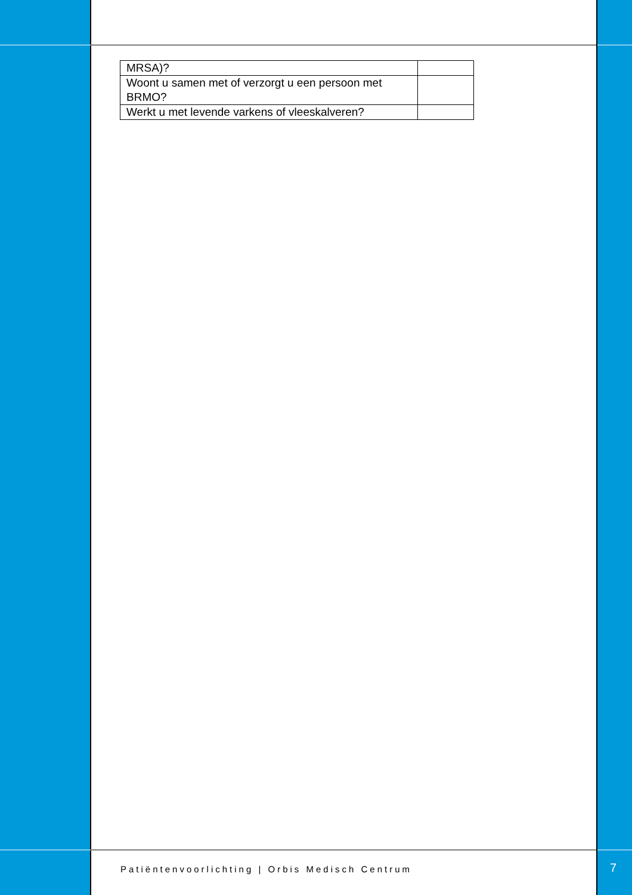| MRSA)? | |
| Woont u samen met of verzorgt u een persoon met BRMO? | |
| Werkt u met levende varkens of vleeskalveren? | |
Patiëntenvoorlichting | Orbis Medisch Centrum
7